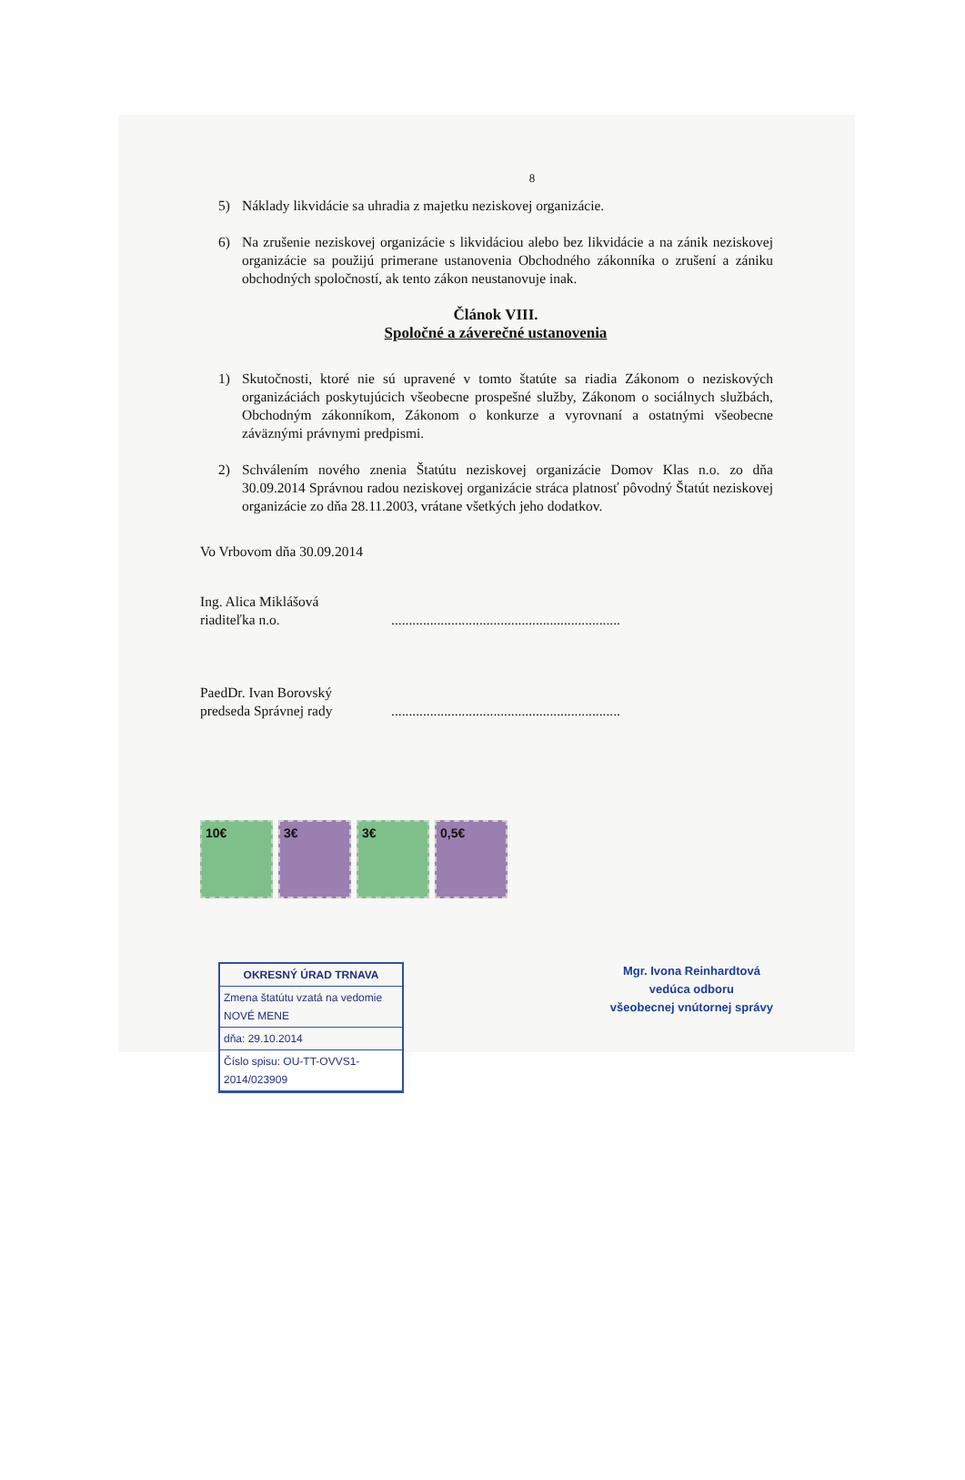8
5) Náklady likvidácie sa uhradia z majetku neziskovej organizácie.
6) Na zrušenie neziskovej organizácie s likvidáciou alebo bez likvidácie a na zánik neziskovej organizácie sa použijú primerane ustanovenia Obchodného zákonníka o zrušení a zániku obchodných spoločností, ak tento zákon neustanovuje inak.
Článok VIII.
Spoločné a záverečné ustanovenia
1) Skutočnosti, ktoré nie sú upravené v tomto štatúte sa riadia Zákonom o neziskových organizáciách poskytujúcich všeobecne prospešné služby, Zákonom o sociálnych službách, Obchodným zákonníkom, Zákonom o konkurze a vyrovnaní a ostatnými všeobecne záväznými právnymi predpismi.
2) Schválením nového znenia Štatútu neziskovej organizácie Domov Klas n.o. zo dňa 30.09.2014 Správnou radou neziskovej organizácie stráca platnosť pôvodný Štatút neziskovej organizácie zo dňa 28.11.2003, vrátane všetkých jeho dodatkov.
Vo Vrbovom dňa 30.09.2014
Ing. Alica Miklášová
riaditeľka n.o.
.................................................................
PaedDr. Ivan Borovský
predseda Správnej rady
.................................................................
10€ 3€ 3€ 0,5€
OKRESNÝ ÚRAD TRNAVA
Zmena štatútu vzatá na vedomie NOVÉ MENE
dňa: 29.10.2014
Číslo spisu: OU-TT-OVVS1-2014/023909
Mgr. Ivona Reinhardtová
vedúca odboru
všeobecnej vnútornej správy